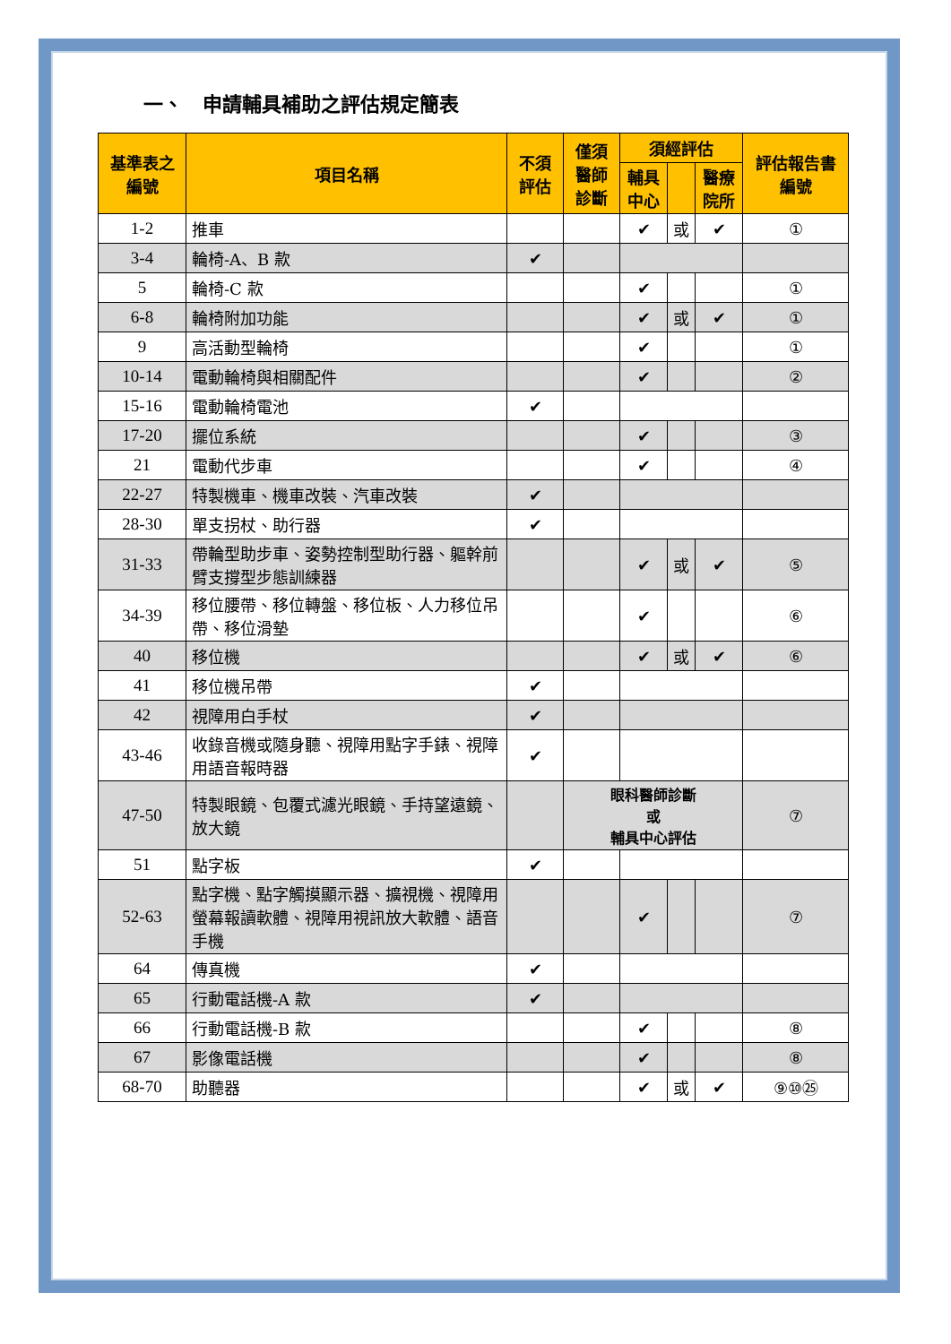一、　申請輔具補助之評估規定簡表
| 基準表之編號 | 項目名稱 | 不須評估 | 僅須醫師診斷 | 須經評估 | | | 評估報告書編號 |
| --- | --- | --- | --- | --- | --- | --- | --- |
| | | | | 輔具中心 | | 醫療院所 | |
| 1-2 | 推車 | | | ✔ | 或 | ✔ | ① |
| 3-4 | 輪椅-A、B 款 | ✔ | | | | | |
| 5 | 輪椅-C 款 | | | ✔ | | | ① |
| 6-8 | 輪椅附加功能 | | | ✔ | 或 | ✔ | ① |
| 9 | 高活動型輪椅 | | | ✔ | | | ① |
| 10-14 | 電動輪椅與相關配件 | | | ✔ | | | ② |
| 15-16 | 電動輪椅電池 | ✔ | | | | | |
| 17-20 | 擺位系統 | | | ✔ | | | ③ |
| 21 | 電動代步車 | | | ✔ | | | ④ |
| 22-27 | 特製機車、機車改裝、汽車改裝 | ✔ | | | | | |
| 28-30 | 單支拐杖、助行器 | ✔ | | | | | |
| 31-33 | 帶輪型助步車、姿勢控制型助行器、軀幹前臂支撐型步態訓練器 | | | ✔ | 或 | ✔ | ⑤ |
| 34-39 | 移位腰帶、移位轉盤、移位板、人力移位吊帶、移位滑墊 | | | ✔ | | | ⑥ |
| 40 | 移位機 | | | ✔ | 或 | ✔ | ⑥ |
| 41 | 移位機吊帶 | ✔ | | | | | |
| 42 | 視障用白手杖 | ✔ | | | | | |
| 43-46 | 收錄音機或隨身聽、視障用點字手錶、視障用語音報時器 | ✔ | | | | | |
| 47-50 | 特製眼鏡、包覆式濾光眼鏡、手持望遠鏡、放大鏡 | | 眼科醫師診斷 或 輔具中心評估 | | | | ⑦ |
| 51 | 點字板 | ✔ | | | | | |
| 52-63 | 點字機、點字觸摸顯示器、擴視機、視障用螢幕報讀軟體、視障用視訊放大軟體、語音手機 | | | ✔ | | | ⑦ |
| 64 | 傳真機 | ✔ | | | | | |
| 65 | 行動電話機-A 款 | ✔ | | | | | |
| 66 | 行動電話機-B 款 | | | ✔ | | | ⑧ |
| 67 | 影像電話機 | | | ✔ | | | ⑧ |
| 68-70 | 助聽器 | | | ✔ | 或 | ✔ | ⑨⑩㉕ |